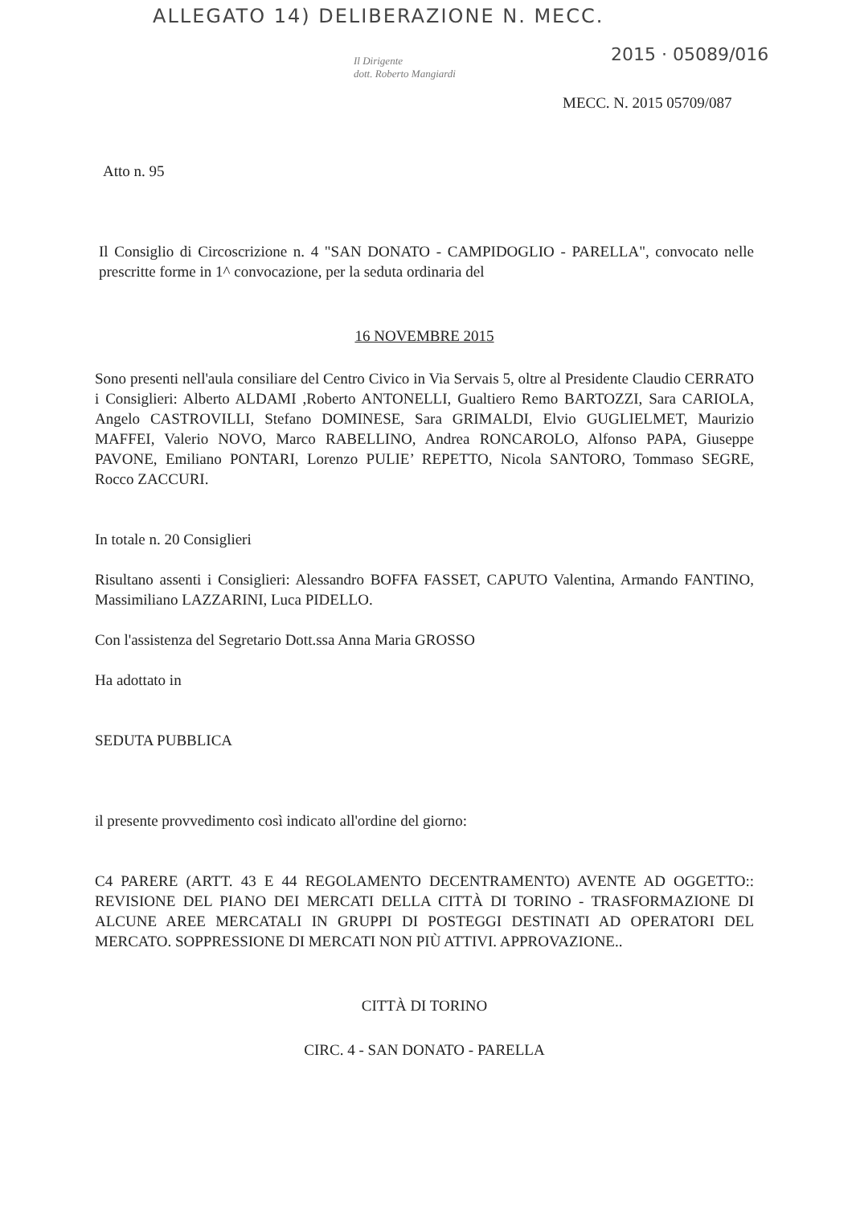ALLEGATO 14) DELIBERAZIONE N. MECC.
2015 · 05089/016
Il Dirigente
dott. Roberto Mangiardi
MECC. N. 2015 05709/087
Atto n. 95
Il Consiglio di Circoscrizione n. 4 "SAN DONATO - CAMPIDOGLIO - PARELLA", convocato nelle prescritte forme in 1^ convocazione, per la seduta ordinaria del
16 NOVEMBRE 2015
Sono presenti nell'aula consiliare del Centro Civico in Via Servais 5, oltre al Presidente Claudio CERRATO i Consiglieri: Alberto ALDAMI ,Roberto ANTONELLI, Gualtiero Remo BARTOZZI, Sara CARIOLA, Angelo CASTROVILLI, Stefano DOMINESE, Sara GRIMALDI, Elvio GUGLIELMET, Maurizio MAFFEI, Valerio NOVO, Marco RABELLINO, Andrea RONCAROLO, Alfonso PAPA, Giuseppe PAVONE, Emiliano PONTARI, Lorenzo PULIE’ REPETTO, Nicola SANTORO, Tommaso SEGRE, Rocco ZACCURI.
In totale n. 20 Consiglieri
Risultano assenti i Consiglieri: Alessandro BOFFA FASSET, CAPUTO Valentina, Armando FANTINO, Massimiliano LAZZARINI, Luca PIDELLO.
Con l'assistenza del Segretario Dott.ssa Anna Maria GROSSO
Ha adottato in
SEDUTA PUBBLICA
il presente provvedimento così indicato all'ordine del giorno:
C4 PARERE (ARTT. 43 E 44 REGOLAMENTO DECENTRAMENTO) AVENTE AD OGGETTO:: REVISIONE DEL PIANO DEI MERCATI DELLA CITTÀ DI TORINO - TRASFORMAZIONE DI ALCUNE AREE MERCATALI IN GRUPPI DI POSTEGGI DESTINATI AD OPERATORI DEL MERCATO. SOPPRESSIONE DI MERCATI NON PIÙ ATTIVI. APPROVAZIONE..
CITTÀ DI TORINO
CIRC. 4 - SAN DONATO - PARELLA